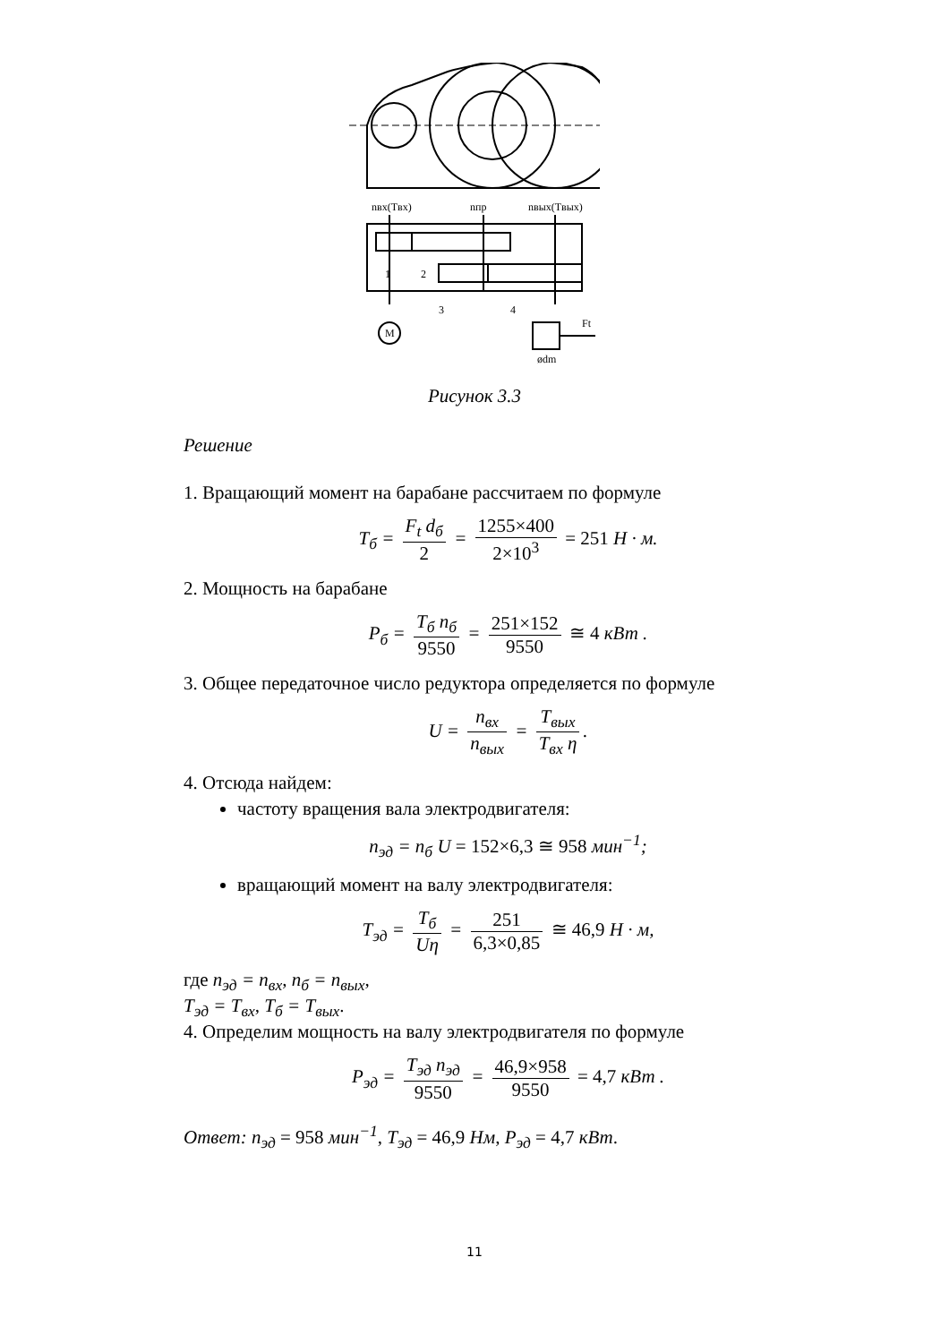nвх(Tвх)
nпр
nвых(Tвых)
M
Ft
ødm
1
2
3
4
Рисунок 3.3
Решение
1. Вращающий момент на барабане рассчитаем по формуле
T<sub>б</sub> = F<sub>t</sub> d<sub>б</sub> 2 = 1255×400 2×10<sup>3</sup> = 251 H · м.
2. Мощность на барабане
P<sub>б</sub> = T<sub>б</sub> n<sub>б</sub> 9550 = 251×152 9550 ≅ 4 кВт .
3. Общее передаточное число редуктора определяется по формуле
U = n<sub>вх</sub> n<sub>вых</sub> = T<sub>вых</sub> T<sub>вх</sub> η.
4. Отсюда найдем:
частоту вращения вала электродвигателя:
n<sub>эд</sub> = n<sub>б</sub> U = 152×6,3 ≅ 958 мин<sup>−1</sup>;
вращающий момент на валу электродвигателя:
T<sub>эд</sub> = T<sub>б</sub> Uη = 251 6,3×0,85 ≅ 46,9 H · м,
где n<sub>эд</sub> = n<sub>вх</sub>, n<sub>б</sub> = n<sub>вых</sub>,
T<sub>эд</sub> = T<sub>вх</sub>, T<sub>б</sub> = T<sub>вых</sub>.
4. Определим мощность на валу электродвигателя по формуле
P<sub>эд</sub> = T<sub>эд</sub> n<sub>эд</sub> 9550 = 46,9×958 9550 = 4,7 кВт .
Ответ: n<sub>эд</sub> = 958 мин<sup>−1</sup>, T<sub>эд</sub> = 46,9 Нм, P<sub>эд</sub> = 4,7 кВт.
11